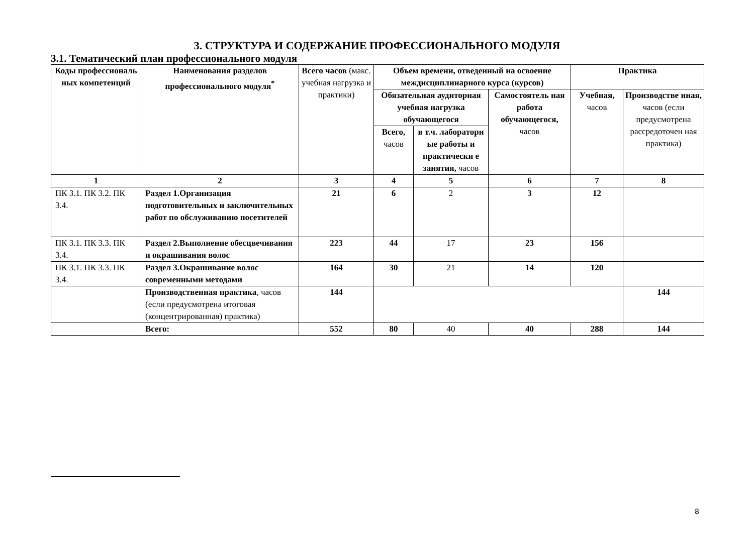3. СТРУКТУРА И СОДЕРЖАНИЕ ПРОФЕССИОНАЛЬНОГО МОДУЛЯ
3.1. Тематический план профессионального модуля
| Коды профессиональ ных компетенций | Наименования разделов профессионального модуля<sup>*</sup> | Всего часов (макс. учебная нагрузка и практики) | Объем времени, отведенный на освоение междисциплинарного курса (курсов) | | | Практика | |
| --- | --- | --- | --- | --- | --- | --- | --- |
| | | | Обязательная аудиторная учебная нагрузка обучающегося | | Самостоятель ная работа обучающегося, часов | Учебная, часов | Производстве нная, часов (если предусмотрена рассредоточен ная практика) |
| | | | Всего, часов | в т.ч. лабораторн ые работы и практически е занятия, часов | | | |
| 1 | 2 | 3 | 4 | 5 | 6 | 7 | 8 |
| ПК 3.1. ПК 3.2. ПК 3.4. | Раздел 1.Организация подготовительных и заключительных работ по обслуживанию посетителей | 21 | 6 | 2 | 3 | 12 | |
| ПК 3.1. ПК 3.3. ПК 3.4. | Раздел 2.Выполнение обесцвечивания и окрашивания волос | 223 | 44 | 17 | 23 | 156 | |
| ПК 3.1. ПК 3.3. ПК 3.4. | Раздел 3.Окрашивание волос современными методами | 164 | 30 | 21 | 14 | 120 | |
| | Производственная практика , часов (если предусмотрена итоговая (концентрированная) практика) | 144 | | | | | 144 |
| | Всего: | 552 | 80 | 40 | 40 | 288 | 144 |
8